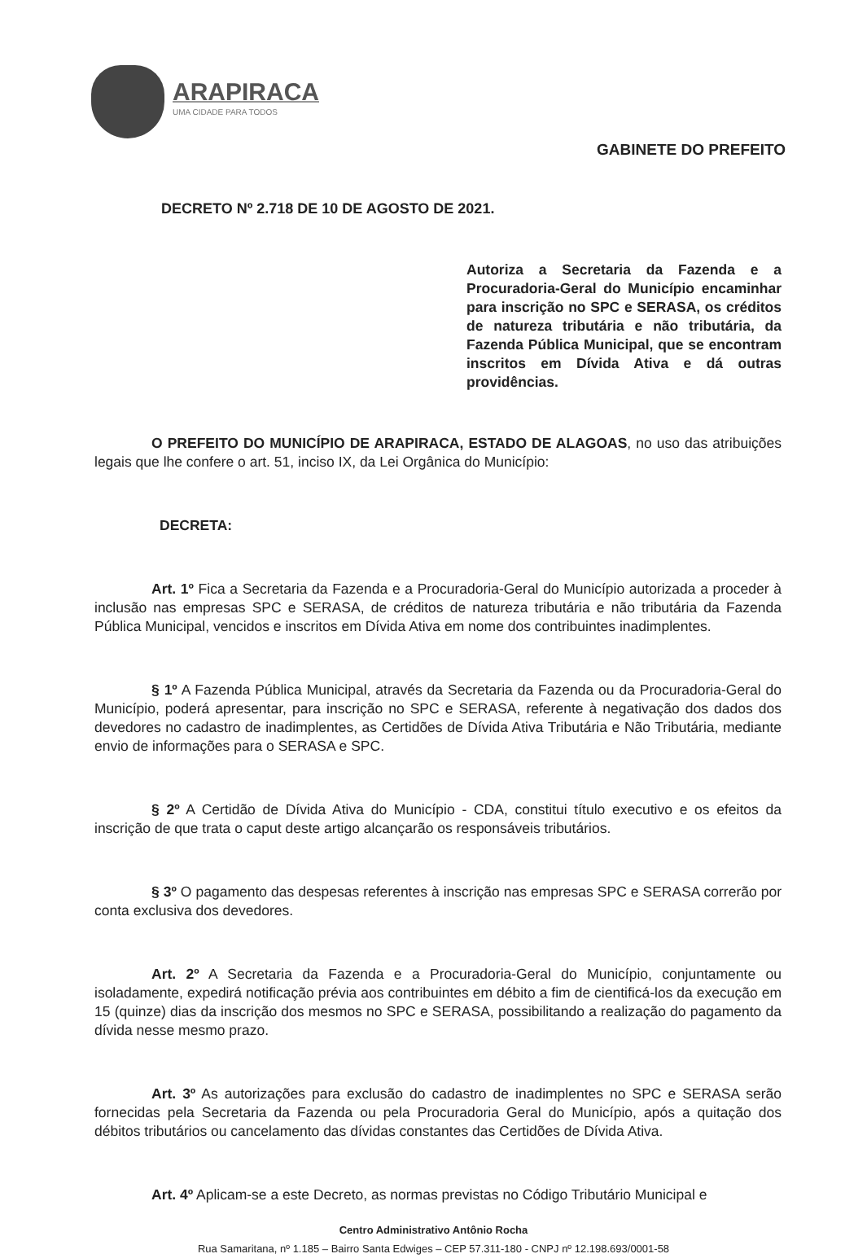ARAPIRACA
UMA CIDADE PARA TODOS
GABINETE DO PREFEITO
DECRETO Nº 2.718 DE 10 DE AGOSTO DE 2021.
Autoriza a Secretaria da Fazenda e a Procuradoria-Geral do Município encaminhar para inscrição no SPC e SERASA, os créditos de natureza tributária e não tributária, da Fazenda Pública Municipal, que se encontram inscritos em Dívida Ativa e dá outras providências.
O PREFEITO DO MUNICÍPIO DE ARAPIRACA, ESTADO DE ALAGOAS, no uso das atribuições legais que lhe confere o art. 51, inciso IX, da Lei Orgânica do Município:
DECRETA:
Art. 1º Fica a Secretaria da Fazenda e a Procuradoria-Geral do Município autorizada a proceder à inclusão nas empresas SPC e SERASA, de créditos de natureza tributária e não tributária da Fazenda Pública Municipal, vencidos e inscritos em Dívida Ativa em nome dos contribuintes inadimplentes.
§ 1º A Fazenda Pública Municipal, através da Secretaria da Fazenda ou da Procuradoria-Geral do Município, poderá apresentar, para inscrição no SPC e SERASA, referente à negativação dos dados dos devedores no cadastro de inadimplentes, as Certidões de Dívida Ativa Tributária e Não Tributária, mediante envio de informações para o SERASA e SPC.
§ 2º A Certidão de Dívida Ativa do Município - CDA, constitui título executivo e os efeitos da inscrição de que trata o caput deste artigo alcançarão os responsáveis tributários.
§ 3º O pagamento das despesas referentes à inscrição nas empresas SPC e SERASA correrão por conta exclusiva dos devedores.
Art. 2º A Secretaria da Fazenda e a Procuradoria-Geral do Município, conjuntamente ou isoladamente, expedirá notificação prévia aos contribuintes em débito a fim de cientificá-los da execução em 15 (quinze) dias da inscrição dos mesmos no SPC e SERASA, possibilitando a realização do pagamento da dívida nesse mesmo prazo.
Art. 3º As autorizações para exclusão do cadastro de inadimplentes no SPC e SERASA serão fornecidas pela Secretaria da Fazenda ou pela Procuradoria Geral do Município, após a quitação dos débitos tributários ou cancelamento das dívidas constantes das Certidões de Dívida Ativa.
Art. 4º Aplicam-se a este Decreto, as normas previstas no Código Tributário Municipal e
Centro Administrativo Antônio Rocha
Rua Samaritana, nº 1.185 – Bairro Santa Edwiges – CEP 57.311-180 - CNPJ nº 12.198.693/0001-58